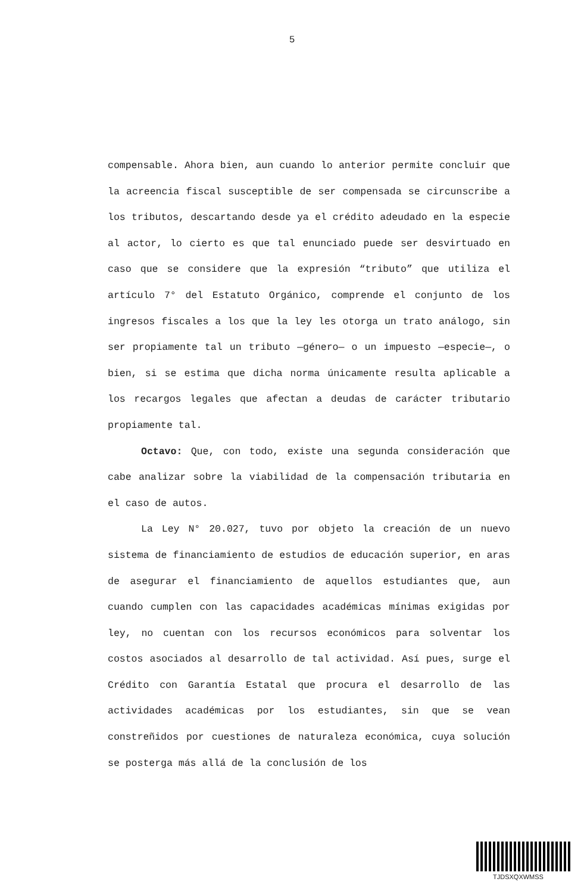5
compensable. Ahora bien, aun cuando lo anterior permite concluir que la acreencia fiscal susceptible de ser compensada se circunscribe a los tributos, descartando desde ya el crédito adeudado en la especie al actor, lo cierto es que tal enunciado puede ser desvirtuado en caso que se considere que la expresión “tributo” que utiliza el artículo 7° del Estatuto Orgánico, comprende el conjunto de los ingresos fiscales a los que la ley les otorga un trato análogo, sin ser propiamente tal un tributo —género— o un impuesto —especie—, o bien, si se estima que dicha norma únicamente resulta aplicable a los recargos legales que afectan a deudas de carácter tributario propiamente tal.
Octavo: Que, con todo, existe una segunda consideración que cabe analizar sobre la viabilidad de la compensación tributaria en el caso de autos.
La Ley N° 20.027, tuvo por objeto la creación de un nuevo sistema de financiamiento de estudios de educación superior, en aras de asegurar el financiamiento de aquellos estudiantes que, aun cuando cumplen con las capacidades académicas mínimas exigidas por ley, no cuentan con los recursos económicos para solventar los costos asociados al desarrollo de tal actividad. Así pues, surge el Crédito con Garantía Estatal que procura el desarrollo de las actividades académicas por los estudiantes, sin que se vean constreñidos por cuestiones de naturaleza económica, cuya solución se posterga más allá de la conclusión de los
TJDSXQXWMSS